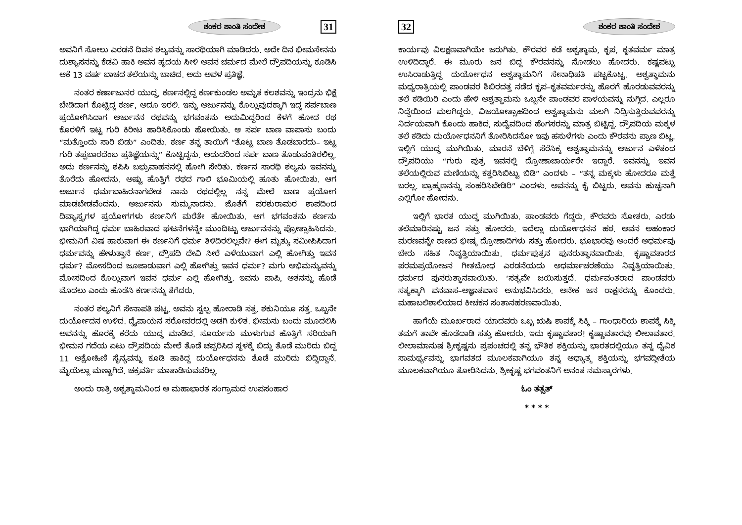ಶಂಕರ ಶಾಂತಿ ಸಂದೇಶ 31
ಅವನಿಗೆ ಸೋಲು ಎರಡನೆ ದಿವಸ ಶಲ್ಯವನ್ನು ಸಾರಥಿಯಾಗಿ ಮಾಡಿದರು. ಅದೇ ದಿನ ಭೀಮಸೇನನು ದುಶ್ಯಾಸನನ್ನು ಕೆಡವಿ ಹಾಕಿ ಅವನ ಹೃದಯ ಸೀಳಿ ಅವನ ಚರ್ಮದ ಮೇಲೆ ದ್ರೌಪದಿಯನ್ನು ಕೂಡಿಸಿ ಆಕೆ 13 ವರ್ಷ ಬಾಚದ ತಲೆಯನ್ನು ಬಾಚಿದ. ಅದು ಅವಳ ಪ್ರತಿಜ್ಞೆ.
ನಂತರ ಕರ್ಣಾಜುನರ ಯುದ್ಧ, ಕರ್ಣನಲ್ಲಿದ್ದ ಕರ್ಣಕುಂಡಲ ಅಮೃತ ಕಲಶವನ್ನು ಇಂದ್ರನು ಭಿಕ್ಷೆ ಬೇಡಿದಾಗ ಕೊಟ್ಟಿದ್ದ ಕರ್ಣ, ಅದೂ ಇರಲಿ. ಇನ್ನು ಅರ್ಜುನನ್ನು ಕೊಲ್ಲುವುದಕ್ಕಾಗಿ ಇದ್ದ ಸರ್ಪಬಾಣ ಪ್ರಯೋಗಿಸಿದಾಗ ಅರ್ಜುನನ ರಥವನ್ನು ಭಗವಂತನು ಅದುಮಿದ್ದರಿಂದ ಕೆಳಗೆ ಹೋದ ರಥ ಕೊರಳಿಗೆ ಇಟ್ಟ ಗುರಿ ಕಿರೀಟ ಹಾರಿಸಿಕೊಂಡು ಹೋಯಿತು. ಆ ಸರ್ಪ ಬಾಣ ವಾಪಾಸು ಬಂದು “ಮತ್ತೊಂದು ಸಾರಿ ಬಿಡು” ಎಂದಿತು. ಕರ್ಣ ತನ್ನ ತಾಯಿಗೆ “ತೊಟ್ಟ ಬಾಣ ತೊಡಬಾರದು– ಇಟ್ಟ ಗುರಿ ತಪ್ಪಬಾರದೆಂಬ ಪ್ರತಿಜ್ಞೆಯನ್ನು” ಕೊಟ್ಟಿದ್ದನು. ಆದುದರಿಂದ ಸರ್ಪ ಬಾಣ ತೊಡುವಂತಿರಲಿಲ್ಲ. ಅದು ಕರ್ಣನನ್ನು ಶಪಿಸಿ ಬಭ್ರುವಾಹನನಲ್ಲಿ ಹೋಗಿ ಸೇರಿತು. ಕರ್ಣನ ಸಾರಥಿ ಶಲ್ಯನು ಇವನನ್ನು ತೊರೆದು ಹೋದನು. ಅಷ್ಟು ಹೊತ್ತಿಗೆ ರಥದ ಗಾಲಿ ಭೂಮಿಯಲ್ಲಿ ಹೂತು ಹೋಯಿತು. ಆಗ ಅರ್ಜುನ ಧರ್ಮಬಾಹಿರನಾಗಬೇಡ ನಾನು ರಥದಲ್ಲಿಲ್ಲ ನನ್ನ ಮೇಲೆ ಬಾಣ ಪ್ರಯೋಗ ಮಾಡಬೇಡವೆಂದನು. ಅರ್ಜುನನು ಸುಮ್ಮನಾದನು. ಜೊತೆಗೆ ಪರಶುರಾಮರ ಶಾಪದಿಂದ ದಿವ್ಯಾಸ್ತ್ರಗಳ ಪ್ರಯೋಗಗಳು ಕರ್ಣನಿಗೆ ಮರೆತೇ ಹೋಯಿತು. ಆಗ ಭಗವಂತನು ಕರ್ಣನು ಭಾಗಿಯಾಗಿದ್ದ ಧರ್ಮ ಬಾಹಿರವಾದ ಘಟನೆಗಳನ್ನೇ ಮುಂದಿಟ್ಟು ಅರ್ಜುನನನ್ನು ಪ್ರೋತ್ಸಾಹಿಸಿದನು. ಭೀಮನಿಗೆ ವಿಷ ಹಾಕುವಾಗ ಈ ಕರ್ಣನಿಗೆ ಧರ್ಮ ತಿಳಿದಿರಲಿಲ್ಲವೇ? ಈಗ ಮೃತ್ಯು ಸಮೀಪಿಸಿದಾಗ ಧರ್ಮವನ್ನು ಹೇಳುತ್ತಾನೆ ಕರ್ಣ, ದ್ರೌಪದಿ ದೇವಿ ಸೀರೆ ಎಳೆಯುವಾಗ ಎಲ್ಲಿ ಹೋಗಿತ್ತು ಇವನ ಧರ್ಮ? ಮೋಸದಿಂದ ಜೂಜಾಡುವಾಗ ಎಲ್ಲಿ ಹೋಗಿತ್ತು ಇವನ ಧರ್ಮ? ಮಗು ಅಭಿಮನ್ಯುವನ್ನು ಮೋಸದಿಂದ ಕೊಲ್ಲುವಾಗ ಇವನ ಧರ್ಮ ಎಲ್ಲಿ ಹೋಗಿತ್ತು. ಇವನು ಪಾಪಿ, ಆತನನ್ನು ಹೊಡೆ ಮೊದಲು ಎಂದು ಹೊಡೆಸಿ ಕರ್ಣನನ್ನು ತೆಗೆದರು.
ನಂತರ ಶಲ್ಯನಿಗೆ ಸೇನಾಪತಿ ಪಟ್ಟ, ಅವನು ಸ್ವಲ್ಪ ಹೋರಾಡಿ ಸತ್ತ. ಶಕುನಿಯೂ ಸತ್ತ. ಒಬ್ಬನೇ ದುರ್ಯೋದನ ಉಳಿದ. ದ್ವೈಪಾಯನ ಸರೋವರದಲ್ಲಿ ಅಡಗಿ ಕುಳಿತ. ಭೀಮನು ಬಂದು ಮೂದಲಿಸಿ ಅವನನ್ನು ಹೊರಕ್ಕೆ ಕರೆದು ಯುದ್ಧ ಮಾಡಿದ. ಸೂರ್ಯನು ಮುಳುಗುವ ಹೊತ್ತಿಗೆ ಸರಿಯಾಗಿ ಭೀಮನ ಗದೆಯ ಏಟು ದ್ರೌಪದಿಯ ಮೇಲೆ ತೊಡೆ ಚಪ್ಪರಿಸಿದ ಸ್ಥಳಕ್ಕೆ ಬಿದ್ದು ತೊಡೆ ಮುರಿದು ಬಿದ್ದ 11 ಅಕ್ಷೋಹಿಣಿ ಸೈನ್ಯವನ್ನು ಕೂಡಿ ಹಾಕಿದ್ದ ದುರ್ಯೋಧನನು ತೊಡೆ ಮುರಿದು ಬಿದ್ದಿದ್ದಾನೆ. ಮೈಯೆಲ್ಲಾ ಮಣ್ಣಾಗಿದೆ. ಚಕ್ರವರ್ತಿ ಮಾತಾಡಿಸುವವರಿಲ್ಲ.
ಅಂದು ರಾತ್ರಿ ಅಶ್ವತ್ಥಾಮನಿಂದ ಆ ಮಹಾಭಾರತ ಸಂಗ್ರಾಮದ ಉಪಸಂಹಾರ
32 ಶಂಕರ ಶಾಂತಿ ಸಂದೇಶ
ಕಾರ್ಯವು ವಿಲಕ್ಷಣವಾಗಿಯೇ ಜರುಗಿತು. ಕೌರವರ ಕಡೆ ಅಶ್ವತ್ಥಾಮ, ಕೃಪ, ಕೃತವರ್ಮ ಮಾತ್ರ ಉಳಿದಿದ್ದಾರೆ. ಈ ಮೂರು ಜನ ಬಿದ್ದ ಕೌರವನನ್ನು ನೋಡಲು ಹೋದರು. ಕಷ್ಟಪಟ್ಟು ಉಸಿರಾಡುತ್ತಿದ್ದ ದುರ್ಯೋಧನ ಅಶ್ವತ್ಥಾಮನಿಗೆ ಸೇನಾಧಿಪತಿ ಪಟ್ಟಕೊಟ್ಟ. ಅಶ್ವತ್ಥಾಮನು ಮಧ್ಯರಾತ್ರಿಯಲ್ಲಿ ಪಾಂಡವರ ಶಿಬಿರದತ್ತ ನಡೆದ ಕೃಪ–ಕೃತವರ್ಮರನ್ನು ಹೊರಗೆ ಹೊರಡುವವರನ್ನು ತಲೆ ಕಡಿಯಿರಿ ಎಂದು ಹೇಳಿ ಅಶ್ವತ್ಥಾಮನು ಒಬ್ಬನೇ ಪಾಂಡವರ ಪಾಳಯವನ್ನು ನುಗ್ಗಿದ. ಎಲ್ಲರೂ ನಿದ್ದೆಯಿಂದ ಮಲಗಿದ್ದರು. ವಿಜಯೋತ್ಸಾಹದಿಂದ ಅಶ್ವತ್ಥಾಮನು ಮಲಗಿ ನಿದ್ರಿಸುತ್ತಿರುವವರನ್ನು ನಿರ್ದಯವಾಗಿ ಕೊಂದು ಹಾಕಿದ, ಸುದೈವದಿಂದ ಹೆಂಗಸರನ್ನು ಮಾತ್ರ ಬಿಟ್ಟಿದ್ದ. ದ್ರೌಪದಿಯ ಮಕ್ಕಳ ತಲೆ ಕಡಿದು ದುರ್ಯೋಧನನಿಗೆ ತೋರಿಸಿದನೋ ಇವು ಹಸುಳೆಗಳು ಎಂದು ಕೌರವನು ಪ್ರಾಣ ಬಿಟ್ಟ. ಇಲ್ಲಿಗೆ ಯುದ್ಧ ಮುಗಿಯಿತು. ಮಾರನೆ ಬೆಳಿಗ್ಗೆ ಸೆರೆಸಿಕ್ಕ ಅಶ್ವತ್ಥಾಮನನ್ನು ಅರ್ಜುನ ಎಳೆತಂದ ದ್ರೌಪದಿಯು “ಗುರು ಪುತ್ರ ಇವನಲ್ಲಿ ದ್ರೋಣಾಚಾರ್ಯರೇ ಇದ್ದಾರೆ. ಇವನನ್ನು ಇವನ ತಲೆಯಲ್ಲಿರುವ ಮಣಿಯನ್ನು ಕತ್ತರಿಸಿಬಿಟ್ಟು ಬಿಡಿ” ಎಂದಳು – “ತನ್ನ ಮಕ್ಕಳು ಹೋದರೂ ಮತ್ತೆ ಬರಲ್ಲ. ಬ್ರಾಹ್ಮಣನನ್ನು ಸಂಹರಿಸಿಬೇಡಿರಿ” ಎಂದಳು. ಅವನನ್ನು ಕೈ ಬಿಟ್ಟರು. ಅವನು ಹುಚ್ಚನಾಗಿ ಎಲ್ಲಿಗೋ ಹೋದನು.
ಇಲ್ಲಿಗೆ ಭಾರತ ಯುದ್ಧ ಮುಗಿಯಿತು. ಪಾಂಡವರು ಗೆದ್ದರು, ಕೌರವರು ಸೋತರು. ಎರಡು ತಲೆಮಾರಿನಷ್ಟು ಜನ ಸತ್ತು ಹೋದರು. ಇದೆಲ್ಲಾ ದುರ್ಯೋಧನನ ಹಠ. ಅವನ ಅಹಂಕಾರ ಮರಣವನ್ನೇ ಕಾಣದ ಭೀಷ್ಮ ದ್ರೋಣಾದಿಗಳು ಸತ್ತು ಹೋದರು. ಭೂಭಾರವು ಅಂದರೆ ಅಧರ್ಮವು ಬೇರು ಸಹಿತ ನಿವೃತ್ತಿಯಾಯಿತು. ಧರ್ಮಪುತ್ರನ ಪುನರುತ್ಥಾನವಾಯಿತು. ಕೃಷ್ಣಾವತಾರದ ಪರಮಪ್ರಯೋಜನ ಗೀತಬೋಧ ಎರಡನೆಯದು ಅಧರ್ಮಾಚರಣೆಯು ನಿವೃತ್ತಿಯಾಯಿತು. ಧರ್ಮದ ಪುನರುತ್ಥಾನವಾಯಿತು. ‘ಸತ್ಯವೇ ಜಯಿಸುತ್ತದೆ. ಧರ್ಮವಂತರಾದ ಪಾಂಡವರು ಸತ್ಯಕ್ಕಾಗಿ ವನವಾಸ–ಅಜ್ಞಾತವಾಸ ಅನುಭವಿಸಿದರು. ಅನೇಕ ಜನ ರಾಕ್ಷಸರನ್ನು ಕೊಂದರು. ಮಹಾಬಲಿಶಾಲಿಯಾದ ಕೀಚಕನ ಸಂತಾನಹರಣವಾಯಿತು.
ಹಾಗೆಯೆ ಮೂರ್ಖರಾದ ಯಾದವರು ಒಬ್ಬ ಋಷಿ ಶಾಪಕ್ಕೆ ಸಿಕ್ಕಿ – ಗಾಂಧಾರಿಯ ಶಾಪಕ್ಕೆ ಸಿಕ್ಕಿ ತಮಗೆ ತಾವೇ ಹೊಡೆದಾಡಿ ಸತ್ತು ಹೋದರು. ಇದು ಕೃಷ್ಣಾವತಾರ! ಕೃಷ್ಣಾವತಾರವು ಲೀಲಾವತಾರ. ಲೀಲಾಮಾನುಷ ಶ್ರೀಕೃಷ್ಣನು ಪ್ರಪಂಚದಲ್ಲಿ ತನ್ನ ಭೌತಿಕ ಶಕ್ತಿಯನ್ನು ಭಾರತದಲ್ಲಿಯೂ ತನ್ನ ದೈವಿಕ ಸಾಮರ್ಥ್ಯವನ್ನು ಭಾಗವತದ ಮೂಲಕವಾಗಿಯೂ ತನ್ನ ಆಧ್ಯಾತ್ಮ ಶಕ್ತಿಯನ್ನು ಭಗವದ್ಗೀತೆಯ ಮೂಲಕವಾಗಿಯೂ ತೋರಿಸಿದನು. ಶ್ರೀಕೃಷ್ಣ ಭಗವಂತನಿಗೆ ಅನಂತ ನಮಸ್ಕಾರಗಳು.
ಓಂ ತತ್ಸತ್
* * * *